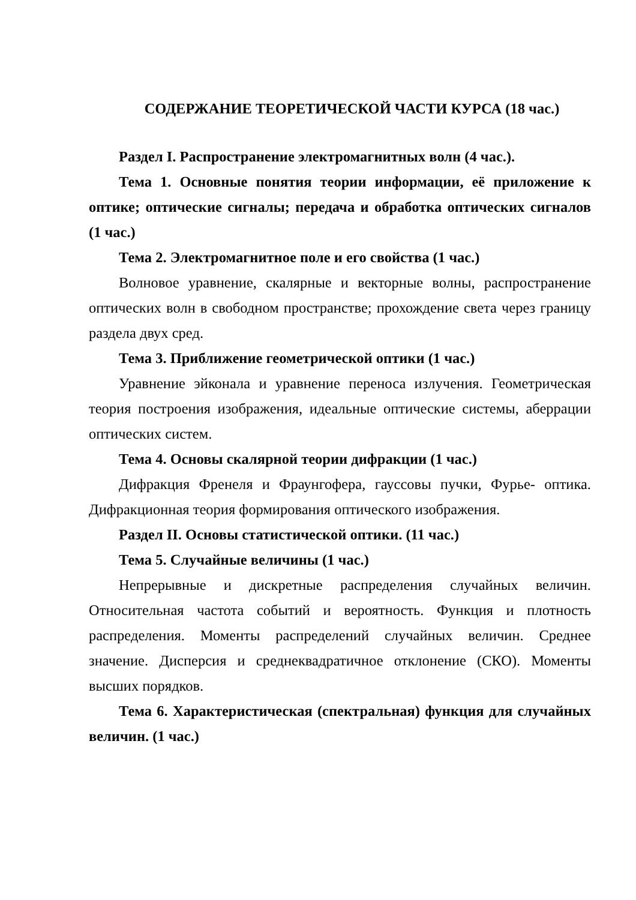СОДЕРЖАНИЕ ТЕОРЕТИЧЕСКОЙ ЧАСТИ КУРСА (18 час.)
Раздел I. Распространение электромагнитных волн (4 час.).
Тема 1. Основные понятия теории информации, её приложение к оптике; оптические сигналы; передача и обработка оптических сигналов (1 час.)
Тема 2. Электромагнитное поле и его свойства (1 час.)
Волновое уравнение, скалярные и векторные волны, распространение оптических волн в свободном пространстве; прохождение света через границу раздела двух сред.
Тема 3. Приближение геометрической оптики (1 час.)
Уравнение эйконала и уравнение переноса излучения. Геометрическая теория построения изображения, идеальные оптические системы, аберрации оптических систем.
Тема 4. Основы скалярной теории дифракции (1 час.)
Дифракция Френеля и Фраунгофера, гауссовы пучки, Фурье- оптика. Дифракционная теория формирования оптического изображения.
Раздел II. Основы статистической оптики. (11 час.)
Тема 5. Случайные величины (1 час.)
Непрерывные и дискретные распределения случайных величин. Относительная частота событий и вероятность. Функция и плотность распределения. Моменты распределений случайных величин. Среднее значение. Дисперсия и среднеквадратичное отклонение (СКО). Моменты высших порядков.
Тема 6. Характеристическая (спектральная) функция для случайных величин. (1 час.)